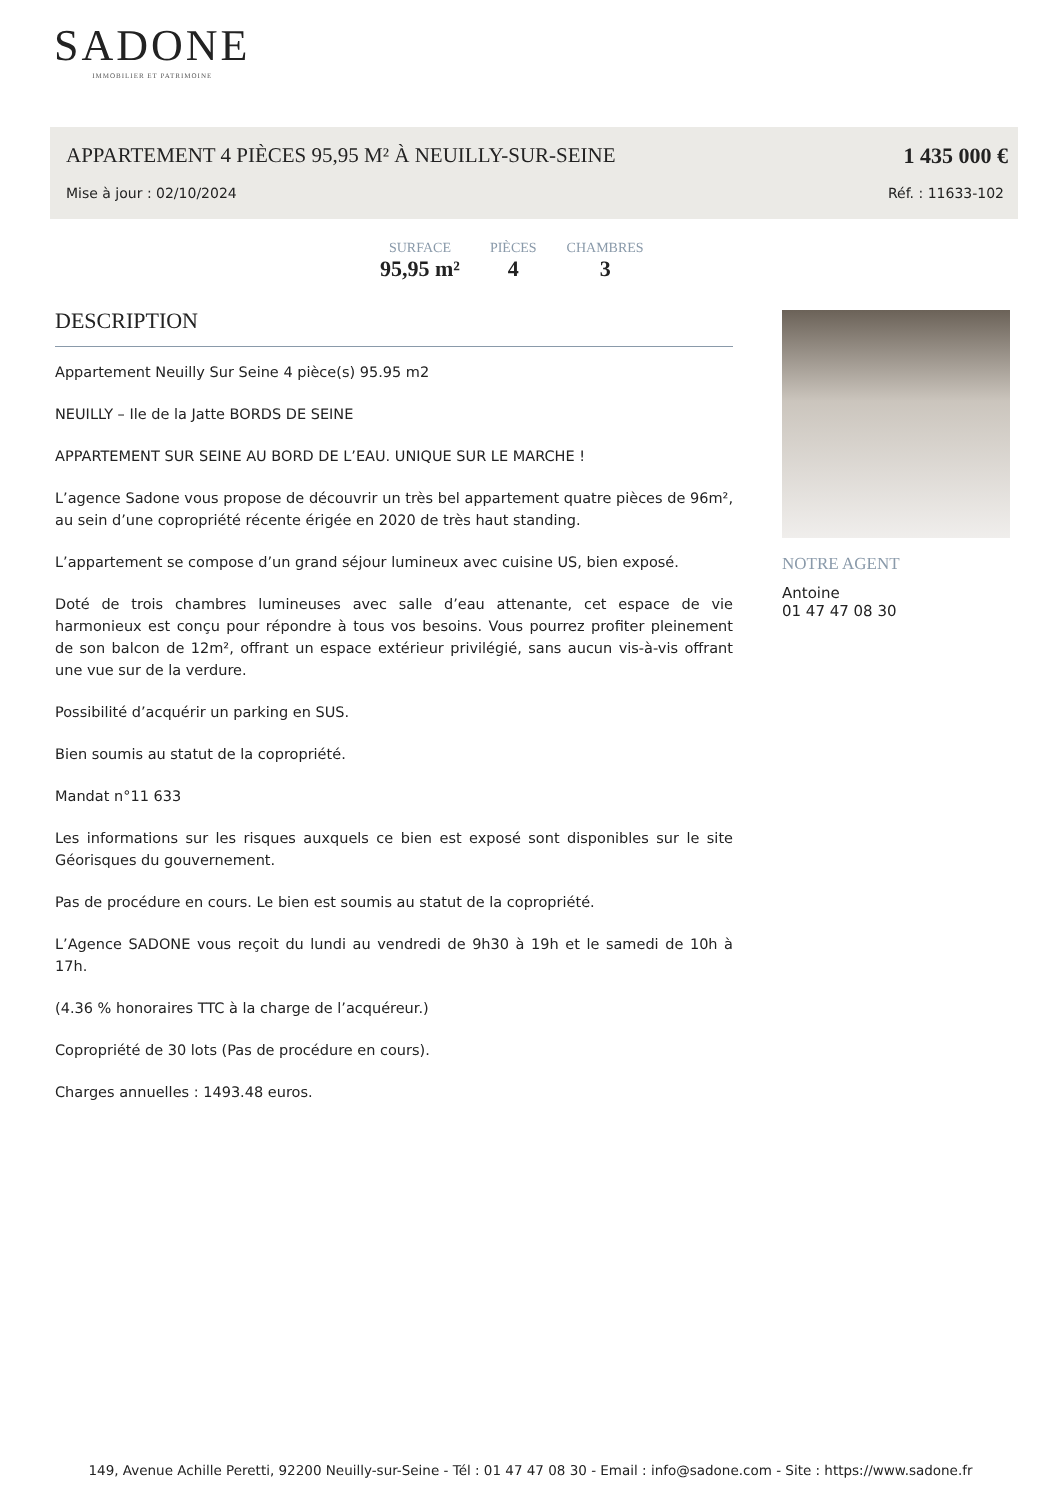SADONE
IMMOBILIER ET PATRIMOINE
APPARTEMENT 4 PIÈCES 95,95 M² À NEUILLY-SUR-SEINE
1 435 000 €
Mise à jour : 02/10/2024 Réf. : 11633-102
SURFACE
95,95 m²
PIÈCES
4
CHAMBRES
3
DESCRIPTION
Appartement Neuilly Sur Seine 4 pièce(s) 95.95 m2
NEUILLY – Ile de la Jatte BORDS DE SEINE
APPARTEMENT SUR SEINE AU BORD DE L’EAU. UNIQUE SUR LE MARCHE !
L’agence Sadone vous propose de découvrir un très bel appartement quatre pièces de 96m², au sein d’une copropriété récente érigée en 2020 de très haut standing.
L’appartement se compose d’un grand séjour lumineux avec cuisine US, bien exposé.
Doté de trois chambres lumineuses avec salle d’eau attenante, cet espace de vie harmonieux est conçu pour répondre à tous vos besoins. Vous pourrez profiter pleinement de son balcon de 12m², offrant un espace extérieur privilégié, sans aucun vis-à-vis offrant une vue sur de la verdure.
Possibilité d’acquérir un parking en SUS.
Bien soumis au statut de la copropriété.
Mandat n°11 633
Les informations sur les risques auxquels ce bien est exposé sont disponibles sur le site Géorisques du gouvernement.
Pas de procédure en cours. Le bien est soumis au statut de la copropriété.
L’Agence SADONE vous reçoit du lundi au vendredi de 9h30 à 19h et le samedi de 10h à 17h.
(4.36 % honoraires TTC à la charge de l’acquéreur.)
Copropriété de 30 lots (Pas de procédure en cours).
Charges annuelles : 1493.48 euros.
NOTRE AGENT
Antoine
01 47 47 08 30
149, Avenue Achille Peretti, 92200 Neuilly-sur-Seine - Tél : 01 47 47 08 30 - Email : info@sadone.com - Site : https://www.sadone.fr